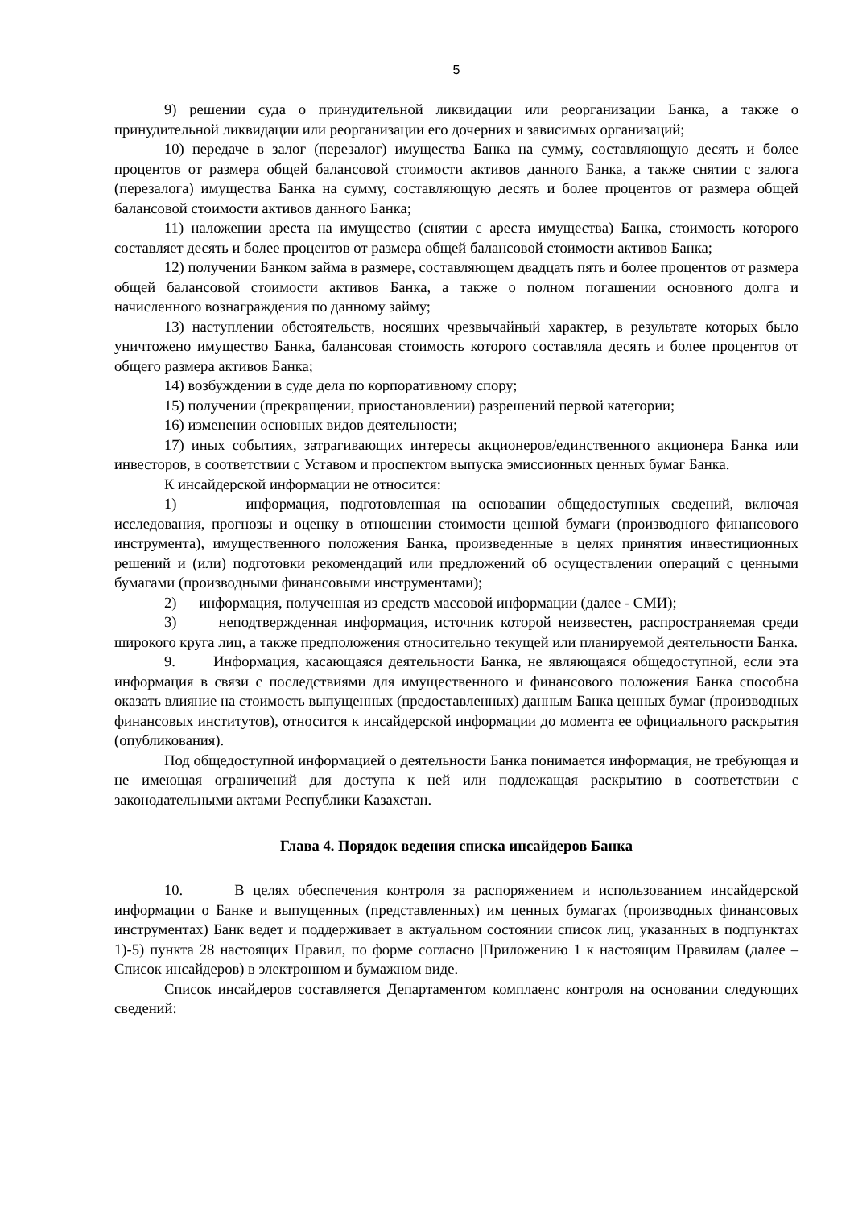5
9) решении суда о принудительной ликвидации или реорганизации Банка, а также о принудительной ликвидации или реорганизации его дочерних и зависимых организаций;
10) передаче в залог (перезалог) имущества Банка на сумму, составляющую десять и более процентов от размера общей балансовой стоимости активов данного Банка, а также снятии с залога (перезалога) имущества Банка на сумму, составляющую десять и более процентов от размера общей балансовой стоимости активов данного Банка;
11) наложении ареста на имущество (снятии с ареста имущества) Банка, стоимость которого составляет десять и более процентов от размера общей балансовой стоимости активов Банка;
12) получении Банком займа в размере, составляющем двадцать пять и более процентов от размера общей балансовой стоимости активов Банка, а также о полном погашении основного долга и начисленного вознаграждения по данному займу;
13) наступлении обстоятельств, носящих чрезвычайный характер, в результате которых было уничтожено имущество Банка, балансовая стоимость которого составляла десять и более процентов от общего размера активов Банка;
14) возбуждении в суде дела по корпоративному спору;
15) получении (прекращении, приостановлении) разрешений первой категории;
16) изменении основных видов деятельности;
17) иных событиях, затрагивающих интересы акционеров/единственного акционера Банка или инвесторов, в соответствии с Уставом и проспектом выпуска эмиссионных ценных бумаг Банка.
К инсайдерской информации не относится:
1) информация, подготовленная на основании общедоступных сведений, включая исследования, прогнозы и оценку в отношении стоимости ценной бумаги (производного финансового инструмента), имущественного положения Банка, произведенные в целях принятия инвестиционных решений и (или) подготовки рекомендаций или предложений об осуществлении операций с ценными бумагами (производными финансовыми инструментами);
2) информация, полученная из средств массовой информации (далее - СМИ);
3) неподтвержденная информация, источник которой неизвестен, распространяемая среди широкого круга лиц, а также предположения относительно текущей или планируемой деятельности Банка.
9. Информация, касающаяся деятельности Банка, не являющаяся общедоступной, если эта информация в связи с последствиями для имущественного и финансового положения Банка способна оказать влияние на стоимость выпущенных (предоставленных) данным Банка ценных бумаг (производных финансовых институтов), относится к инсайдерской информации до момента ее официального раскрытия (опубликования).
Под общедоступной информацией о деятельности Банка понимается информация, не требующая и не имеющая ограничений для доступа к ней или подлежащая раскрытию в соответствии с законодательными актами Республики Казахстан.
Глава 4. Порядок ведения списка инсайдеров Банка
10. В целях обеспечения контроля за распоряжением и использованием инсайдерской информации о Банке и выпущенных (представленных) им ценных бумагах (производных финансовых инструментах) Банк ведет и поддерживает в актуальном состоянии список лиц, указанных в подпунктах 1)-5) пункта 28 настоящих Правил, по форме согласно |Приложению 1 к настоящим Правилам (далее – Список инсайдеров) в электронном и бумажном виде.
Список инсайдеров составляется Департаментом комплаенс контроля на основании следующих сведений: